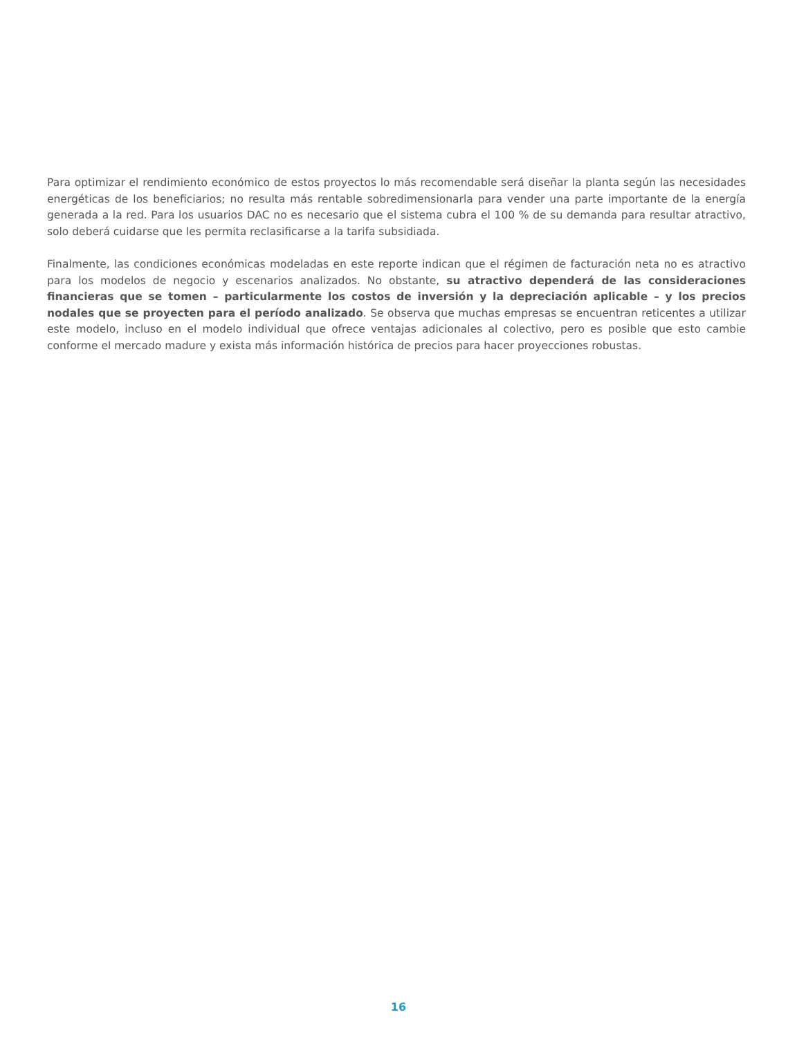Para optimizar el rendimiento económico de estos proyectos lo más recomendable será diseñar la planta según las necesidades energéticas de los beneficiarios; no resulta más rentable sobredimensionarla para vender una parte importante de la energía generada a la red. Para los usuarios DAC no es necesario que el sistema cubra el 100 % de su demanda para resultar atractivo, solo deberá cuidarse que les permita reclasificarse a la tarifa subsidiada.
Finalmente, las condiciones económicas modeladas en este reporte indican que el régimen de facturación neta no es atractivo para los modelos de negocio y escenarios analizados. No obstante, su atractivo dependerá de las consideraciones financieras que se tomen – particularmente los costos de inversión y la depreciación aplicable – y los precios nodales que se proyecten para el período analizado. Se observa que muchas empresas se encuentran reticentes a utilizar este modelo, incluso en el modelo individual que ofrece ventajas adicionales al colectivo, pero es posible que esto cambie conforme el mercado madure y exista más información histórica de precios para hacer proyecciones robustas.
16